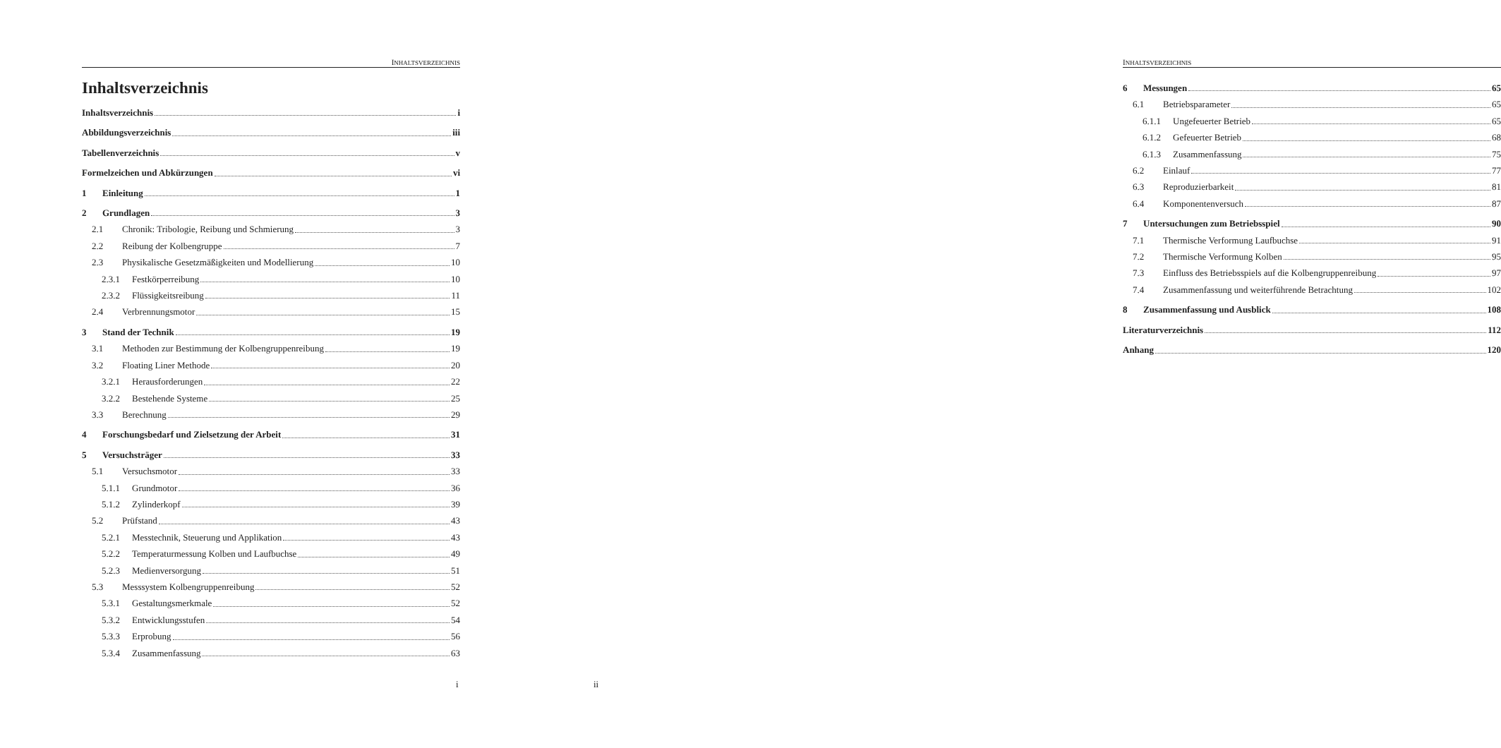INHALTSVERZEICHNIS
Inhaltsverzeichnis
Inhaltsverzeichnis i
Abbildungsverzeichnis iii
Tabellenverzeichnis v
Formelzeichen und Abkürzungen vi
1 Einleitung 1
2 Grundlagen 3
2.1 Chronik: Tribologie, Reibung und Schmierung 3
2.2 Reibung der Kolbengruppe 7
2.3 Physikalische Gesetzmäßigkeiten und Modellierung 10
2.3.1 Festkörperreibung 10
2.3.2 Flüssigkeitsreibung 11
2.4 Verbrennungsmotor 15
3 Stand der Technik 19
3.1 Methoden zur Bestimmung der Kolbengruppenreibung 19
3.2 Floating Liner Methode 20
3.2.1 Herausforderungen 22
3.2.2 Bestehende Systeme 25
3.3 Berechnung 29
4 Forschungsbedarf und Zielsetzung der Arbeit 31
5 Versuchsträger 33
5.1 Versuchsmotor 33
5.1.1 Grundmotor 36
5.1.2 Zylinderkopf 39
5.2 Prüfstand 43
5.2.1 Messtechnik, Steuerung und Applikation 43
5.2.2 Temperaturmessung Kolben und Laufbuchse 49
5.2.3 Medienversorgung 51
5.3 Messsystem Kolbengruppenreibung 52
5.3.1 Gestaltungsmerkmale 52
5.3.2 Entwicklungsstufen 54
5.3.3 Erprobung 56
5.3.4 Zusammenfassung 63
i
INHALTSVERZEICHNIS
6 Messungen 65
6.1 Betriebsparameter 65
6.1.1 Ungefeuerter Betrieb 65
6.1.2 Gefeuerter Betrieb 68
6.1.3 Zusammenfassung 75
6.2 Einlauf 77
6.3 Reproduzierbarkeit 81
6.4 Komponentenversuch 87
7 Untersuchungen zum Betriebsspiel 90
7.1 Thermische Verformung Laufbuchse 91
7.2 Thermische Verformung Kolben 95
7.3 Einfluss des Betriebsspiels auf die Kolbengruppenreibung 97
7.4 Zusammenfassung und weiterführende Betrachtung 102
8 Zusammenfassung und Ausblick 108
Literaturverzeichnis 112
Anhang 120
ii